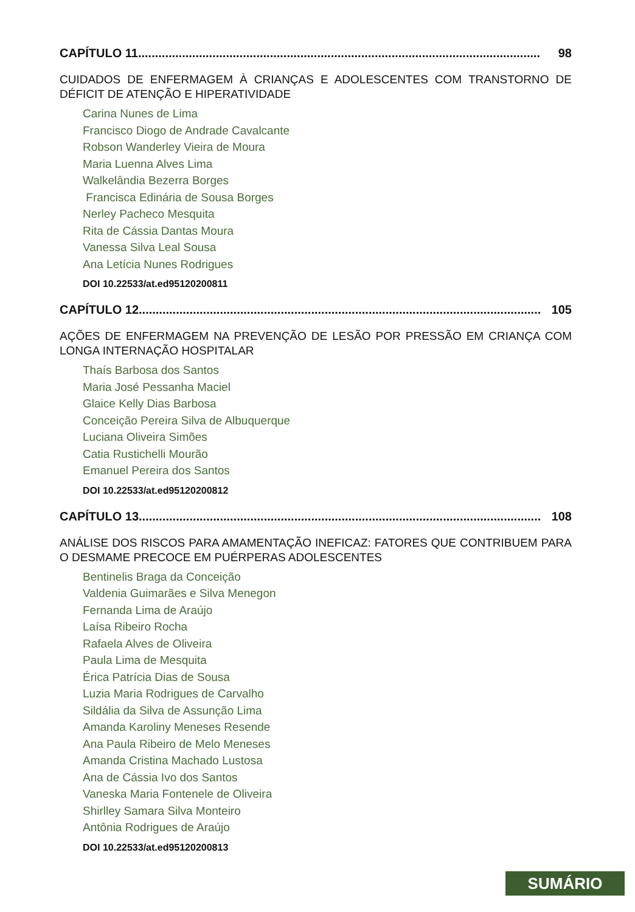CAPÍTULO 11....................................................................................................................... 98
CUIDADOS DE ENFERMAGEM À CRIANÇAS E ADOLESCENTES COM TRANSTORNO DE DÉFICIT DE ATENÇÃO E HIPERATIVIDADE
Carina Nunes de Lima
Francisco Diogo de Andrade Cavalcante
Robson Wanderley Vieira de Moura
Maria Luenna Alves Lima
Walkelândia Bezerra Borges
Francisca Edinária de Sousa Borges
Nerley Pacheco Mesquita
Rita de Cássia Dantas Moura
Vanessa Silva Leal Sousa
Ana Letícia Nunes Rodrigues
DOI 10.22533/at.ed95120200811
CAPÍTULO 12....................................................................................................................... 105
AÇÕES DE ENFERMAGEM NA PREVENÇÃO DE LESÃO POR PRESSÃO EM CRIANÇA COM LONGA INTERNAÇÃO HOSPITALAR
Thaís Barbosa dos Santos
Maria José Pessanha Maciel
Glaice Kelly Dias Barbosa
Conceição Pereira Silva de Albuquerque
Luciana Oliveira Simões
Catia Rustichelli Mourão
Emanuel Pereira dos Santos
DOI 10.22533/at.ed95120200812
CAPÍTULO 13....................................................................................................................... 108
ANÁLISE DOS RISCOS PARA AMAMENTAÇÃO INEFICAZ: FATORES QUE CONTRIBUEM PARA O DESMAME PRECOCE EM PUÉRPERAS ADOLESCENTES
Bentinelis Braga da Conceição
Valdenia Guimarães e Silva Menegon
Fernanda Lima de Araújo
Laísa Ribeiro Rocha
Rafaela Alves de Oliveira
Paula Lima de Mesquita
Érica Patrícia Dias de Sousa
Luzia Maria Rodrigues de Carvalho
Sildália da Silva de Assunção Lima
Amanda Karoliny Meneses Resende
Ana Paula Ribeiro de Melo Meneses
Amanda Cristina Machado Lustosa
Ana de Cássia Ivo dos Santos
Vaneska Maria Fontenele de Oliveira
Shirlley Samara Silva Monteiro
Antônia Rodrigues de Araújo
DOI 10.22533/at.ed95120200813
SUMÁRIO